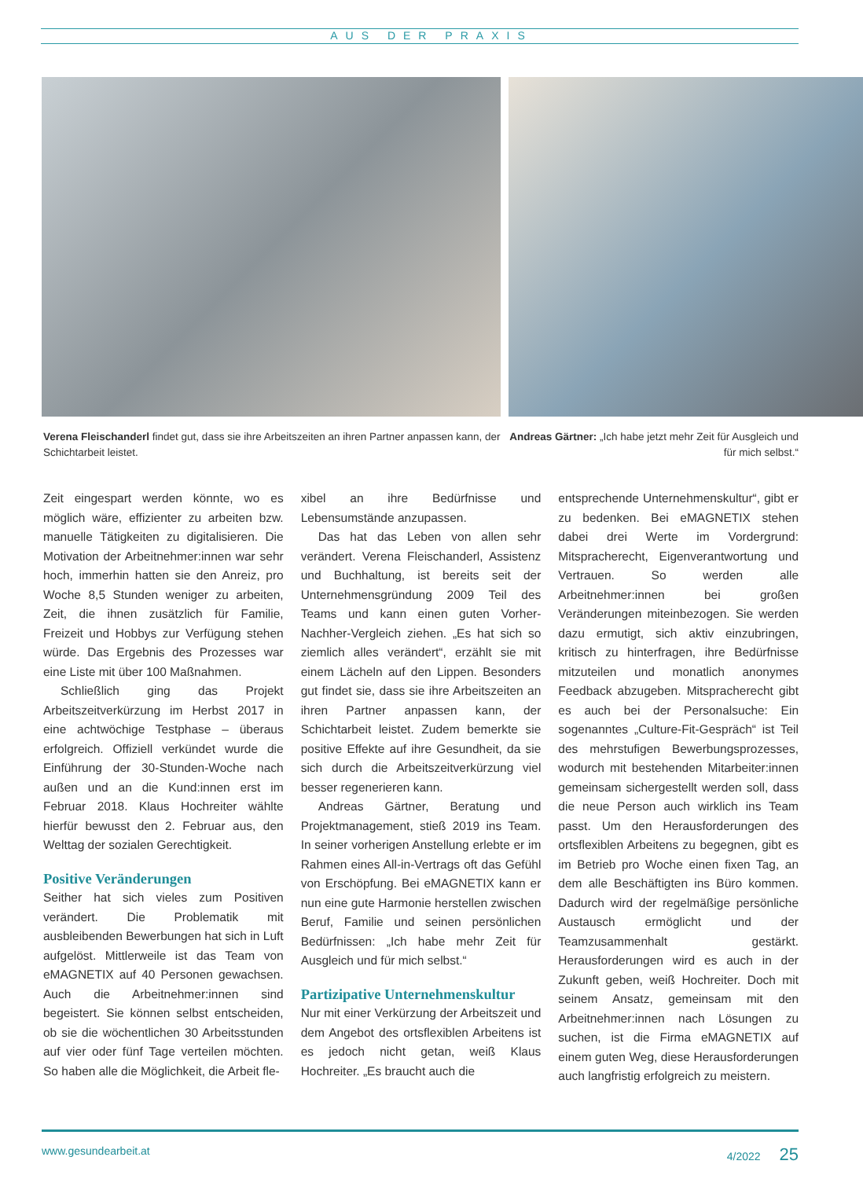AUS DER PRAXIS
Verena Fleischanderl findet gut, dass sie ihre Arbeitszeiten an ihren Partner anpassen kann, der Schichtarbeit leistet.
Andreas Gärtner: „Ich habe jetzt mehr Zeit für Ausgleich und für mich selbst.“
Zeit eingespart werden könnte, wo es möglich wäre, effizienter zu arbeiten bzw. manuelle Tätigkeiten zu digitalisieren. Die Motivation der Arbeitnehmer:innen war sehr hoch, immerhin hatten sie den Anreiz, pro Woche 8,5 Stunden weniger zu arbeiten, Zeit, die ihnen zusätzlich für Familie, Freizeit und Hobbys zur Verfügung stehen würde. Das Ergebnis des Prozesses war eine Liste mit über 100 Maßnahmen.
Schließlich ging das Projekt Arbeitszeitverkürzung im Herbst 2017 in eine achtwöchige Testphase – überaus erfolgreich. Offiziell verkündet wurde die Einführung der 30-Stunden-Woche nach außen und an die Kund:innen erst im Februar 2018. Klaus Hochreiter wählte hierfür bewusst den 2. Februar aus, den Welttag der sozialen Gerechtigkeit.
Positive Veränderungen
Seither hat sich vieles zum Positiven verändert. Die Problematik mit ausbleibenden Bewerbungen hat sich in Luft aufgelöst. Mittlerweile ist das Team von eMAGNETIX auf 40 Personen gewachsen. Auch die Arbeitnehmer:innen sind begeistert. Sie können selbst entscheiden, ob sie die wöchentlichen 30 Arbeitsstunden auf vier oder fünf Tage verteilen möchten. So haben alle die Möglichkeit, die Arbeit fle-
xibel an ihre Bedürfnisse und Lebensumstände anzupassen.
Das hat das Leben von allen sehr verändert. Verena Fleischanderl, Assistenz und Buchhaltung, ist bereits seit der Unternehmensgründung 2009 Teil des Teams und kann einen guten Vorher-Nachher-Vergleich ziehen. „Es hat sich so ziemlich alles verändert“, erzählt sie mit einem Lächeln auf den Lippen. Besonders gut findet sie, dass sie ihre Arbeitszeiten an ihren Partner anpassen kann, der Schichtarbeit leistet. Zudem bemerkte sie positive Effekte auf ihre Gesundheit, da sie sich durch die Arbeitszeitverkürzung viel besser regenerieren kann.
Andreas Gärtner, Beratung und Projektmanagement, stieß 2019 ins Team. In seiner vorherigen Anstellung erlebte er im Rahmen eines All-in-Vertrags oft das Gefühl von Erschöpfung. Bei eMAGNETIX kann er nun eine gute Harmonie herstellen zwischen Beruf, Familie und seinen persönlichen Bedürfnissen: „Ich habe mehr Zeit für Ausgleich und für mich selbst.“
Partizipative Unternehmenskultur
Nur mit einer Verkürzung der Arbeitszeit und dem Angebot des ortsflexiblen Arbeitens ist es jedoch nicht getan, weiß Klaus Hochreiter. „Es braucht auch die
entsprechende Unternehmenskultur“, gibt er zu bedenken. Bei eMAGNETIX stehen dabei drei Werte im Vordergrund: Mitspracherecht, Eigenverantwortung und Vertrauen. So werden alle Arbeitnehmer:innen bei großen Veränderungen miteinbezogen. Sie werden dazu ermutigt, sich aktiv einzubringen, kritisch zu hinterfragen, ihre Bedürfnisse mitzuteilen und monatlich anonymes Feedback abzugeben. Mitspracherecht gibt es auch bei der Personalsuche: Ein sogenanntes „Culture-Fit-Gespräch“ ist Teil des mehrstufigen Bewerbungsprozesses, wodurch mit bestehenden Mitarbeiter:innen gemeinsam sichergestellt werden soll, dass die neue Person auch wirklich ins Team passt. Um den Herausforderungen des ortsflexiblen Arbeitens zu begegnen, gibt es im Betrieb pro Woche einen fixen Tag, an dem alle Beschäftigten ins Büro kommen. Dadurch wird der regelmäßige persönliche Austausch ermöglicht und der Teamzusammenhalt gestärkt. Herausforderungen wird es auch in der Zukunft geben, weiß Hochreiter. Doch mit seinem Ansatz, gemeinsam mit den Arbeitnehmer:innen nach Lösungen zu suchen, ist die Firma eMAGNETIX auf einem guten Weg, diese Herausforderungen auch langfristig erfolgreich zu meistern.
www.gesundearbeit.at 4/2022 25